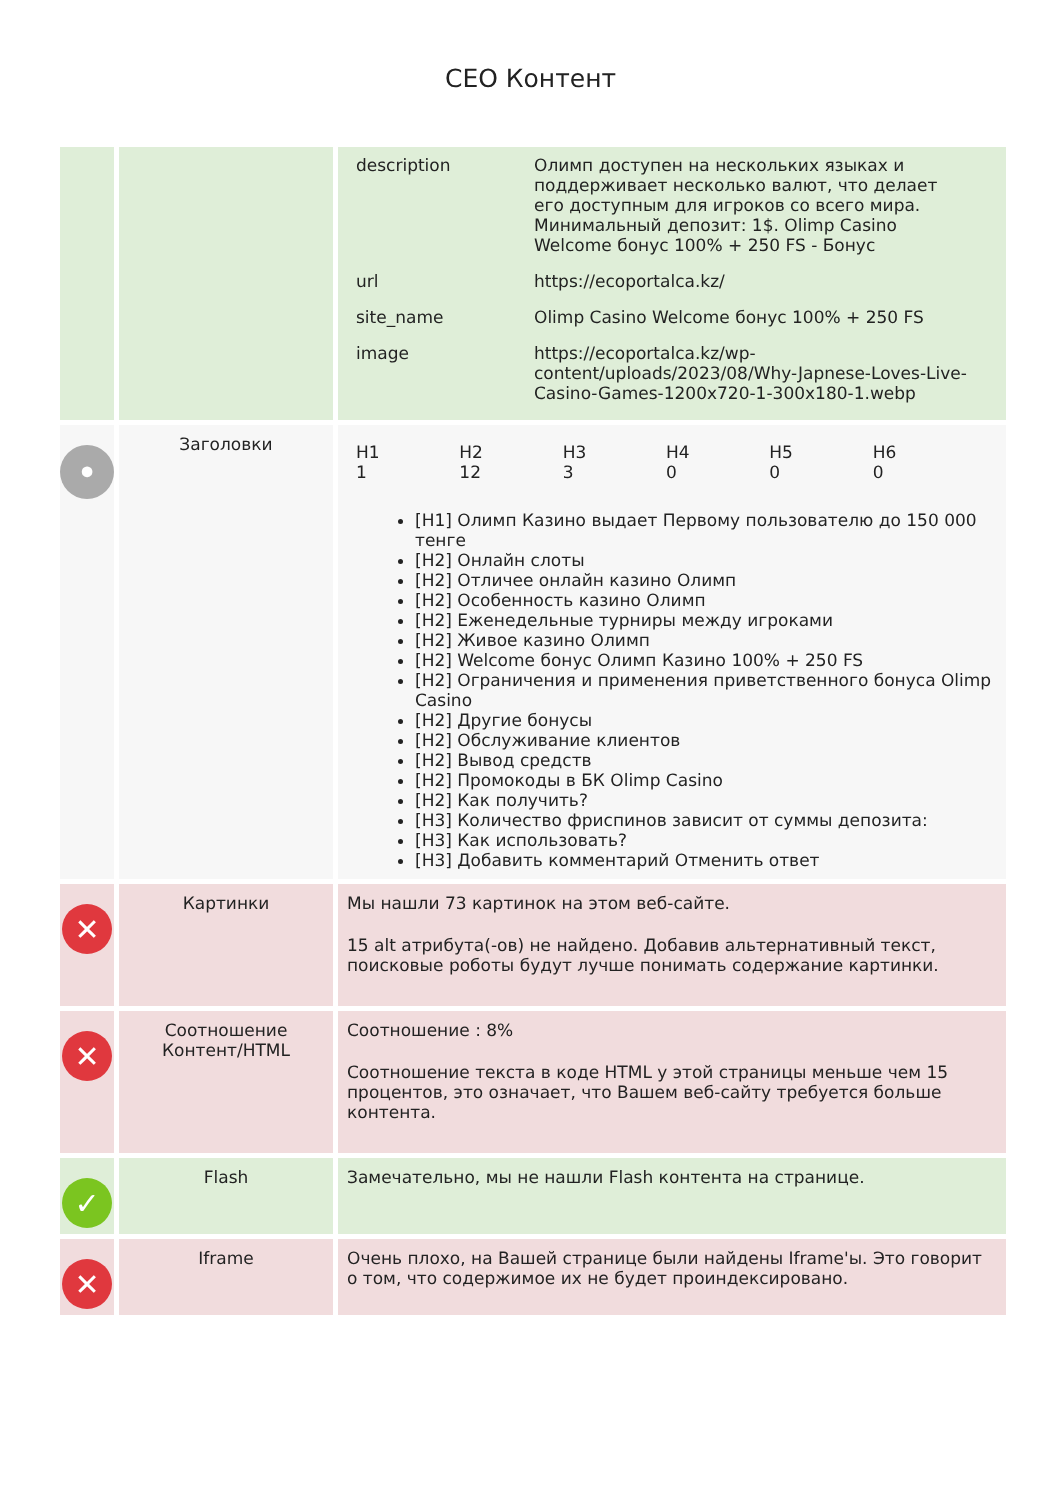СЕО Контент
| | | / description / Олимп доступен на нескольких языках и поддерживает несколько валют, что делает его доступным для игроков со всего мира. Минимальный депозит: 1$. Olimp Casino Welcome бонус 100% + 250 FS - Бонус / / url / https://ecoportalca.kz/ / / site_name / Olimp Casino Welcome бонус 100% + 250 FS / / image / https://ecoportalca.kz/wp-content/uploads/2023/08/Why-Japnese-Loves-Live-Casino-Games-1200x720-1-300x180-1.webp / |
| • | Заголовки | / H1 1 / H2 12 / H3 3 / H4 0 / H5 0 / H6 0 / [H1] Олимп Казино выдает Первому пользователю до 150 000 тенге [H2] Онлайн слоты [H2] Отличее онлайн казино Олимп [H2] Особенность казино Олимп [H2] Еженедельные турниры между игроками [H2] Живое казино Олимп [H2] Welcome бонус Олимп Казино 100% + 250 FS [H2] Ограничения и применения приветственного бонуса Olimp Casino [H2] Другие бонусы [H2] Обслуживание клиентов [H2] Вывод средств [H2] Промокоды в БК Olimp Casino [H2] Как получить? [H3] Количество фриспинов зависит от суммы депозита: [H3] Как использовать? [H3] Добавить комментарий Отменить ответ |
| ✕ | Картинки | Мы нашли 73 картинок на этом веб-сайте. 15 alt атрибута(-ов) не найдено. Добавив альтернативный текст, поисковые роботы будут лучше понимать содержание картинки. |
| ✕ | Соотношение Контент/HTML | Соотношение : 8% Соотношение текста в коде HTML у этой страницы меньше чем 15 процентов, это означает, что Вашем веб-сайту требуется больше контента. |
| ✓ | Flash | Замечательно, мы не нашли Flash контента на странице. |
| ✕ | Iframe | Очень плохо, на Вашей странице были найдены Iframe'ы. Это говорит о том, что содержимое их не будет проиндексировано. |